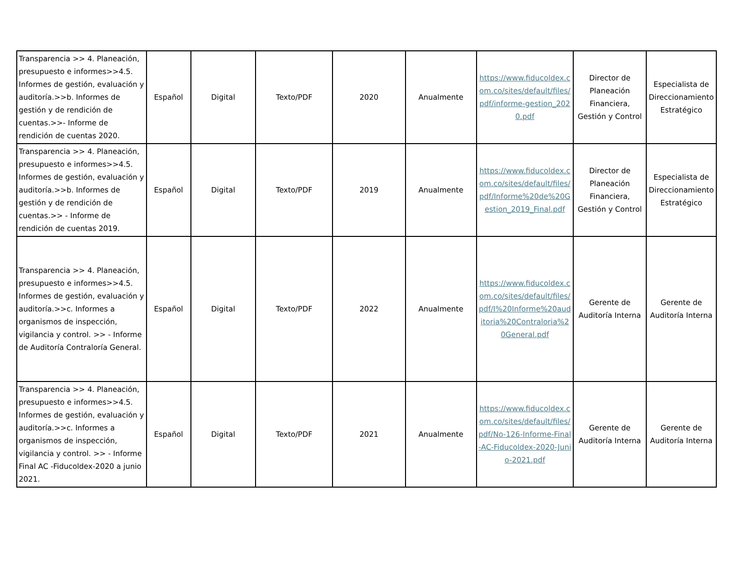| Transparencia >> 4. Planeación, presupuesto e informes>>4.5. Informes de gestión, evaluación y auditoría.>>b. Informes de gestión y de rendición de cuentas.>>- Informe de rendición de cuentas 2020. | Español | Digital | Texto/PDF | 2020 | Anualmente | https://www.fiducoldex.com.co/sites/default/files/pdf/informe-gestion_2020.pdf | Director de Planeación Financiera, Gestión y Control | Especialista de Direccionamiento Estratégico |
| Transparencia >> 4. Planeación, presupuesto e informes>>4.5. Informes de gestión, evaluación y auditoría.>>b. Informes de gestión y de rendición de cuentas.>> - Informe de rendición de cuentas 2019. | Español | Digital | Texto/PDF | 2019 | Anualmente | https://www.fiducoldex.com.co/sites/default/files/pdf/Informe%20de%20Gestion_2019_Final.pdf | Director de Planeación Financiera, Gestión y Control | Especialista de Direccionamiento Estratégico |
| Transparencia >> 4. Planeación, presupuesto e informes>>4.5. Informes de gestión, evaluación y auditoría.>>c. Informes a organismos de inspección, vigilancia y control. >> - Informe de Auditoría Contraloría General. | Español | Digital | Texto/PDF | 2022 | Anualmente | https://www.fiducoldex.com.co/sites/default/files/pdf/I%20Informe%20auditoria%20Contraloria%20General.pdf | Gerente de Auditoría Interna | Gerente de Auditoría Interna |
| Transparencia >> 4. Planeación, presupuesto e informes>>4.5. Informes de gestión, evaluación y auditoría.>>c. Informes a organismos de inspección, vigilancia y control. >> - Informe Final AC -Fiducoldex-2020 a junio 2021. | Español | Digital | Texto/PDF | 2021 | Anualmente | https://www.fiducoldex.com.co/sites/default/files/pdf/No-126-Informe-Final-AC-Fiducoldex-2020-Junio-2021.pdf | Gerente de Auditoría Interna | Gerente de Auditoría Interna |